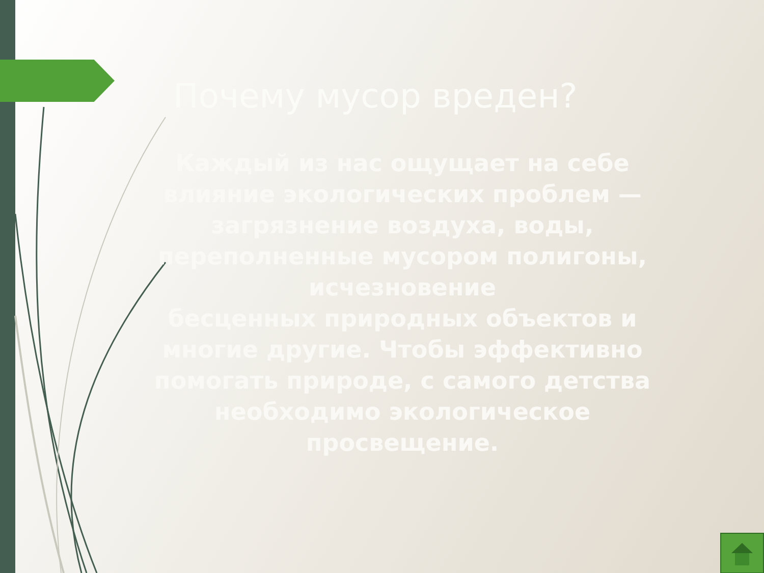Почему мусор вреден?
Каждый из нас ощущает на себе влияние экологических проблем —
загрязнение воздуха, воды, переполненные мусором полигоны, исчезновение
бесценных природных объектов и многие другие. Чтобы эффективно помогать природе, с самого детства необходимо экологическое просвещение.